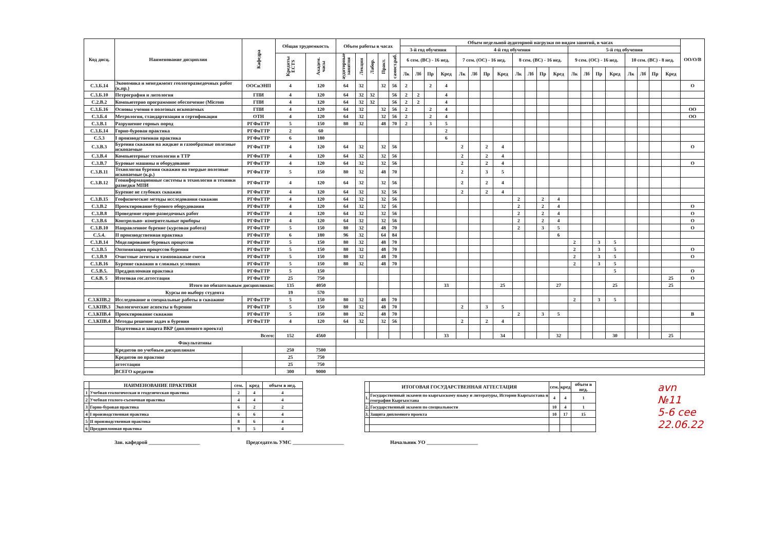| Код дисц. | Наименование дисциплин | Кафедра | Общая трудоемкость | | Объем работы в часах | | | | | Объем недельной аудиторной нагрузки по видам занятий, в часах | | | | | | | | | | | | | | | | | | | | ОО/О/В |
| --- | --- | --- | --- | --- | --- | --- | --- | --- | --- | --- | --- | --- | --- | --- | --- | --- | --- | --- | --- | --- | --- | --- | --- | --- | --- | --- | --- | --- | --- | --- |
| | | | | | | | | | | 3-й год обучения | | | | 4-й год обучения | | | | | | | | 5-й год обучения | | | | | | | | |
| | | | Кредиты ECTS | Академ. часы | аудиторные занятия | Лекции | Лабор. | Практ. | самост.раб. | 6 сем. (ВС) - 16 нед. | | | | 7 сем. (ОС) - 16 нед. | | | | 8 сем. (ВС) - 16 нед. | | | | 9 сем. (ОС) - 16 нед. | | | | 10 сем. (ВС) - 8 нед. | | | | |
| | | | | | | | | | | Лк | Лб | Пр | Кред | Лк | Лб | Пр | Кред | Лк | Лб | Пр | Кред | Лк | Лб | Пр | Кред | Лк | Лб | Пр | Кред | |
| С.3.Б.14 | Экономика и менеджмент геологоразведочных работ (к.пр.) | ООСиЭНП | 4 | 120 | 64 | 32 | | 32 | 56 | 2 | | 2 | 4 | | | | | | | | | | | | | | | | | О |
| С.3.Б.10 | Петрография и литология | ГПИ | 4 | 120 | 64 | 32 | 32 | | 56 | 2 | 2 | | 4 | | | | | | | | | | | | | | | | | |
| С.2.В.2 | Компьютерно программное обеспечение (Microm | ГПИ | 4 | 120 | 64 | 32 | 32 | | 56 | 2 | 2 | | 4 | | | | | | | | | | | | | | | | | |
| С.3.Б.16 | Основы учения о полезных ископаемых | ГПИ | 4 | 120 | 64 | 32 | | 32 | 56 | 2 | | 2 | 4 | | | | | | | | | | | | | | | | | ОО |
| С.3.Б.4 | Метрология, стандартизация и сертификация | ОТН | 4 | 120 | 64 | 32 | | 32 | 56 | 2 | | 2 | 4 | | | | | | | | | | | | | | | | | ОО |
| С.3.В.1 | Разрушение горных пород | РГФиТТР | 5 | 150 | 80 | 32 | | 48 | 70 | 2 | | 3 | 5 | | | | | | | | | | | | | | | | | |
| С.3.Б.14 | Горно-буровая практика | РГФиТТР | 2 | 60 | | | | | | | | | 2 | | | | | | | | | | | | | | | | | |
| С.5.3 | I производственная практика | РГФиТТР | 6 | 180 | | | | | | | | | 6 | | | | | | | | | | | | | | | | | |
| С.3.В.3 | Бурения скважин на жидкие и газообразные полезные ископаемые | РГФиТТР | 4 | 120 | 64 | 32 | | 32 | 56 | | | | | 2 | | 2 | 4 | | | | | | | | | | | | | О |
| С.3.В.4 | Компьютерные технологии в ТТР | РГФиТТР | 4 | 120 | 64 | 32 | | 32 | 56 | | | | | 2 | | 2 | 4 | | | | | | | | | | | | | |
| С.3.В.7 | Буровые машины и оборудование | РГФиТТР | 4 | 120 | 64 | 32 | | 32 | 56 | | | | | 2 | | 2 | 4 | | | | | | | | | | | | | О |
| С.3.В.11 | Технология бурения скважин на твердые полезные ископаемые (к.р.) | РГФиТТР | 5 | 150 | 80 | 32 | | 48 | 70 | | | | | 2 | | 3 | 5 | | | | | | | | | | | | | |
| С.3.В.12 | Геоинформационные системы в технологии и техники разведки МПИ | РГФиТТР | 4 | 120 | 64 | 32 | | 32 | 56 | | | | | 2 | | 2 | 4 | | | | | | | | | | | | | |
| | Бурение не глубоких скважин | РГФиТТР | 4 | 120 | 64 | 32 | | 32 | 56 | | | | | 2 | | 2 | 4 | | | | | | | | | | | | | |
| С.3.В.15 | Геофизические методы исследования скважин | РГФиТТР | 4 | 120 | 64 | 32 | | 32 | 56 | | | | | | | | | 2 | | 2 | 4 | | | | | | | | | |
| С.3.В.2 | Проектирование бурового оборудования | РГФиТТР | 4 | 120 | 64 | 32 | | 32 | 56 | | | | | | | | | 2 | | 2 | 4 | | | | | | | | | О |
| С.3.В.8 | Проведение горно-разведочных работ | РГФиТТР | 4 | 120 | 64 | 32 | | 32 | 56 | | | | | | | | | 2 | | 2 | 4 | | | | | | | | | О |
| С.3.В.6 | Контрольно- измерительные приборы | РГФиТТР | 4 | 120 | 64 | 32 | | 32 | 56 | | | | | | | | | 2 | | 2 | 4 | | | | | | | | | О |
| С.3.В.10 | Направленное бурение (курсовая работа) | РГФиТТР | 5 | 150 | 80 | 32 | | 48 | 70 | | | | | | | | | 2 | | 3 | 5 | | | | | | | | | О |
| С.5.4. | II производственная практика | РГФиТТР | 6 | 180 | 96 | 32 | | 64 | 84 | | | | | | | | | | | | 6 | | | | | | | | | |
| С.3.В.14 | Моделирование буровых процессов | РГФиТТР | 5 | 150 | 80 | 32 | | 48 | 70 | | | | | | | | | | | | | 2 | | 3 | 5 | | | | | |
| С.3.В.5 | Оптимизация процессов бурения | РГФиТТР | 5 | 150 | 80 | 32 | | 48 | 70 | | | | | | | | | | | | | 2 | | 3 | 5 | | | | | О |
| С.3.В.9 | Очистные агенты и тампонажные смеси | РГФиТТР | 5 | 150 | 80 | 32 | | 48 | 70 | | | | | | | | | | | | | 2 | | 3 | 5 | | | | | О |
| С.3.В.16 | Бурение скважин в сложных условиях | РГФиТТР | 5 | 150 | 80 | 32 | | 48 | 70 | | | | | | | | | | | | | 2 | | 3 | 5 | | | | | |
| С.5.В.5. | Преддипломная практика | РГФиТТР | 5 | 150 | | | | | | | | | | | | | | | | | | | | | 5 | | | | | О |
| С.6.В. 5 | Итоговая гос.аттестация | РГФиТТР | 25 | 750 | | | | | | | | | | | | | | | | | | | | | | | | | 25 | О |
| | Итого по обязательным дисциплинам: | | 135 | 4050 | | | | | | | | | 33 | | | | 25 | | | | 27 | | | | 25 | | | | 25 | |
| | Курсы по выбору студента | | 19 | 570 | | | | | | | | | | | | | | | | | | | | | | | | | | |
| С.3.КПВ.2 | Исследование и специальные работы в скважине | РГФиТТР | 5 | 150 | 80 | 32 | | 48 | 70 | | | | | | | | | | | | | 2 | | 3 | 5 | | | | | |
| С.3.КПВ.3 | Экологические аспекты в бурении | РГФиТТР | 5 | 150 | 80 | 32 | | 48 | 70 | | | | | 2 | | 3 | 5 | | | | | | | | | | | | | |
| С.3.КПВ.4 | Проектирование скважин | РГФиТТР | 5 | 150 | 80 | 32 | | 48 | 70 | | | | | | | | | 2 | | 3 | 5 | | | | | | | | | В |
| С.3.КПВ.4 | Методы решение задач в бурении | РГФиТТР | 4 | 120 | 64 | 32 | | 32 | 56 | | | | | 2 | | 2 | 4 | | | | | | | | | | | | | |
| | Подготовка и защита ВКР (дипломного проекта) | | | | | | | | | | | | | | | | | | | | | | | | | | | | | |
| | Всего: | | 152 | 4560 | | | | | | | | | 33 | | | | 34 | | | | 32 | | | | 30 | | | | 25 | |
| | Факультативы | | | | | | | | | | | | | | | | | | | | | | | | | | | | | |
| | Кредитов по учебным дисциплинам | | 250 | 7500 | | | | | | | | | | | | | | | | | | | | | | | | | | |
| | Кредитов по практике | | 25 | 750 | | | | | | | | | | | | | | | | | | | | | | | | | | |
| | аттестации | | 25 | 750 | | | | | | | | | | | | | | | | | | | | | | | | | | |
| | ВСЕГО кредитов | | 300 | 9000 | | | | | | | | | | | | | | | | | | | | | | | | | | |
| | НАИМЕНОВАНИЕ ПРАКТИКИ | сем. | кред | объем в нед. |
| --- | --- | --- | --- | --- |
| 1 | Учебная геологическая и геодезическая практика | 2 | 4 | 4 |
| 2 | Учебная геолого-съемочная практика | 4 | 4 | 4 |
| 3 | Горно-буровая практика | 6 | 2 | 2 |
| 4 | I производственная практика | 6 | 6 | 4 |
| 5 | II производственная практика | 8 | 6 | 4 |
| 6 | Преддипломная практика | 9 | 5 | 4 |
| | ИТОГОВАЯ ГОСУДАРСТВЕННАЯ АТТЕСТАЦИЯ | сем. | кред | объем в нед. |
| --- | --- | --- | --- | --- |
| 1. | Государственный экзамен по кыргызскому языку и литературы, Истории Кыргызстана и география Кыргызстана | 4 | 4 | 1 |
| 2. | Государственный экзамен по специальности | 10 | 4 | 1 |
| 3. | Защита дипломного проекта | 10 | 17 | 15 |
avn №11
5-6 cee
22.06.22
Зав. кафедрой ____________________ Председатель УМС ____________________ Начальник УО ____________________